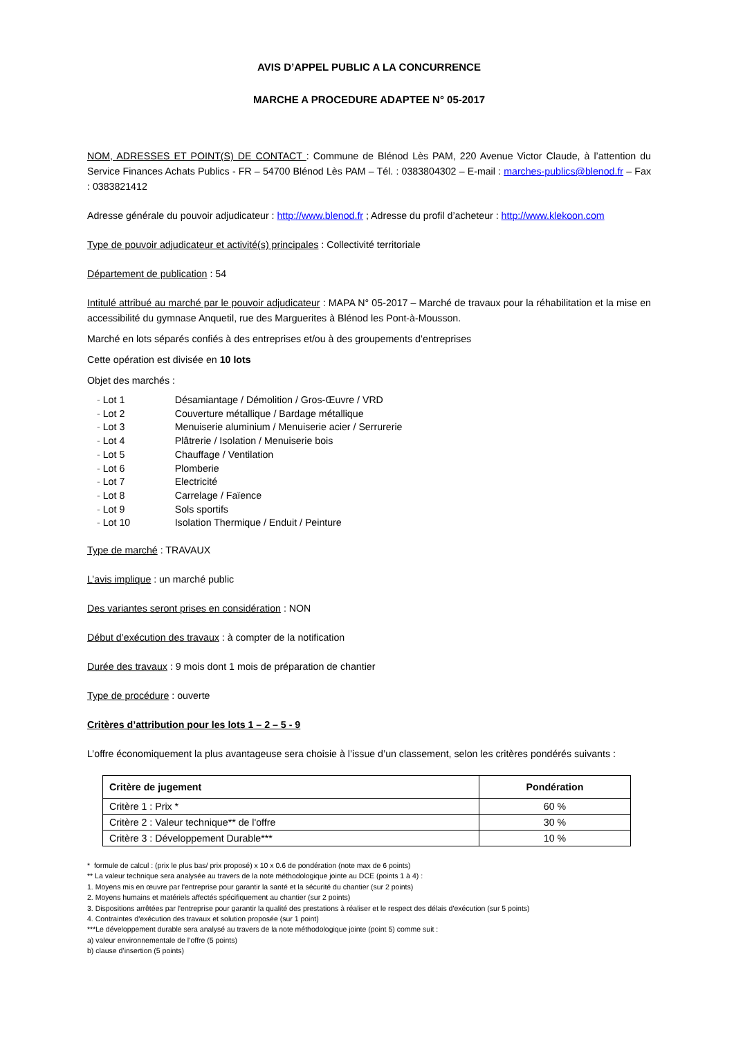AVIS D’APPEL PUBLIC A LA CONCURRENCE
MARCHE A PROCEDURE ADAPTEE N° 05-2017
NOM, ADRESSES ET POINT(S) DE CONTACT : Commune de Blénod Lès PAM, 220 Avenue Victor Claude, à l’attention du Service Finances Achats Publics - FR – 54700 Blénod Lès PAM – Tél. : 0383804302 – E-mail : marches-publics@blenod.fr – Fax : 0383821412
Adresse générale du pouvoir adjudicateur : http://www.blenod.fr ; Adresse du profil d’acheteur : http://www.klekoon.com
Type de pouvoir adjudicateur et activité(s) principales : Collectivité territoriale
Département de publication : 54
Intitulé attribué au marché par le pouvoir adjudicateur : MAPA N° 05-2017 – Marché de travaux pour la réhabilitation et la mise en accessibilité du gymnase Anquetil, rue des Marguerites à Blénod les Pont-à-Mousson.
Marché en lots séparés confiés à des entreprises et/ou à des groupements d’entreprises
Cette opération est divisée en 10 lots
Objet des marchés :
- Lot 1 Désamiantage / Démolition / Gros-Œuvre / VRD
- Lot 2 Couverture métallique / Bardage métallique
- Lot 3 Menuiserie aluminium / Menuiserie acier / Serrurerie
- Lot 4 Plâtrerie / Isolation / Menuiserie bois
- Lot 5 Chauffage / Ventilation
- Lot 6 Plomberie
- Lot 7 Electricité
- Lot 8 Carrelage / Faïence
- Lot 9 Sols sportifs
- Lot 10 Isolation Thermique / Enduit / Peinture
Type de marché : TRAVAUX
L’avis implique : un marché public
Des variantes seront prises en considération : NON
Début d’exécution des travaux : à compter de la notification
Durée des travaux : 9 mois dont 1 mois de préparation de chantier
Type de procédure : ouverte
Critères d’attribution pour les lots 1 – 2 – 5 - 9
L’offre économiquement la plus avantageuse sera choisie à l’issue d’un classement, selon les critères pondérés suivants :
| Critère de jugement | Pondération |
| --- | --- |
| Critère 1 : Prix * | 60 % |
| Critère 2 : Valeur technique** de l'offre | 30 % |
| Critère 3 : Développement Durable*** | 10 % |
* formule de calcul : (prix le plus bas/ prix proposé) x 10 x 0.6 de pondération (note max de 6 points)
** La valeur technique sera analysée au travers de la note méthodologique jointe au DCE (points 1 à 4) :
1. Moyens mis en œuvre par l'entreprise pour garantir la santé et la sécurité du chantier (sur 2 points)
2. Moyens humains et matériels affectés spécifiquement au chantier (sur 2 points)
3. Dispositions arrêtées par l'entreprise pour garantir la qualité des prestations à réaliser et le respect des délais d'exécution (sur 5 points)
4. Contraintes d'exécution des travaux et solution proposée (sur 1 point)
***Le développement durable sera analysé au travers de la note méthodologique jointe (point 5) comme suit :
a) valeur environnementale de l’offre (5 points)
b) clause d’insertion (5 points)